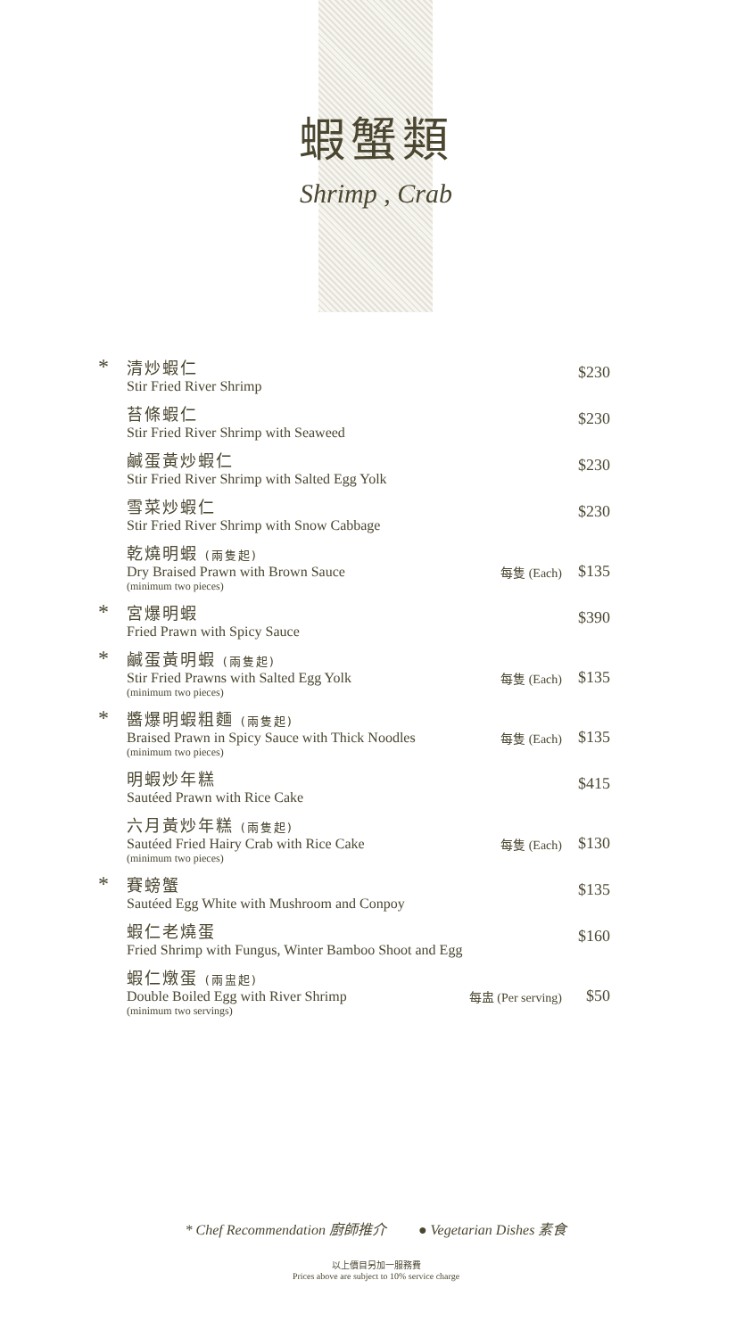蝦蟹類
Shrimp , Crab
*
清炒蝦仁
Stir Fried River Shrimp
$230
苔條蝦仁
Stir Fried River Shrimp with Seaweed
$230
鹹蛋黃炒蝦仁
Stir Fried River Shrimp with Salted Egg Yolk
$230
雪菜炒蝦仁
Stir Fried River Shrimp with Snow Cabbage
$230
乾燒明蝦 (兩隻起)
Dry Braised Prawn with Brown Sauce
(minimum two pieces)
每隻 (Each)
$135
*
宮爆明蝦
Fried Prawn with Spicy Sauce
$390
*
鹹蛋黃明蝦 (兩隻起)
Stir Fried Prawns with Salted Egg Yolk
(minimum two pieces)
每隻 (Each)
$135
*
醬爆明蝦粗麵 (兩隻起)
Braised Prawn in Spicy Sauce with Thick Noodles
(minimum two pieces)
每隻 (Each)
$135
明蝦炒年糕
Sautéed Prawn with Rice Cake
$415
六月黃炒年糕 (兩隻起)
Sautéed Fried Hairy Crab with Rice Cake
(minimum two pieces)
每隻 (Each)
$130
*
賽螃蟹
Sautéed Egg White with Mushroom and Conpoy
$135
蝦仁老燒蛋
Fried Shrimp with Fungus, Winter Bamboo Shoot and Egg
$160
蝦仁燉蛋 (兩盅起)
Double Boiled Egg with River Shrimp
(minimum two servings)
每盅 (Per serving)
$50
* Chef Recommendation 廚師推介 ● Vegetarian Dishes 素食
以上價目另加一服務費
Prices above are subject to 10% service charge